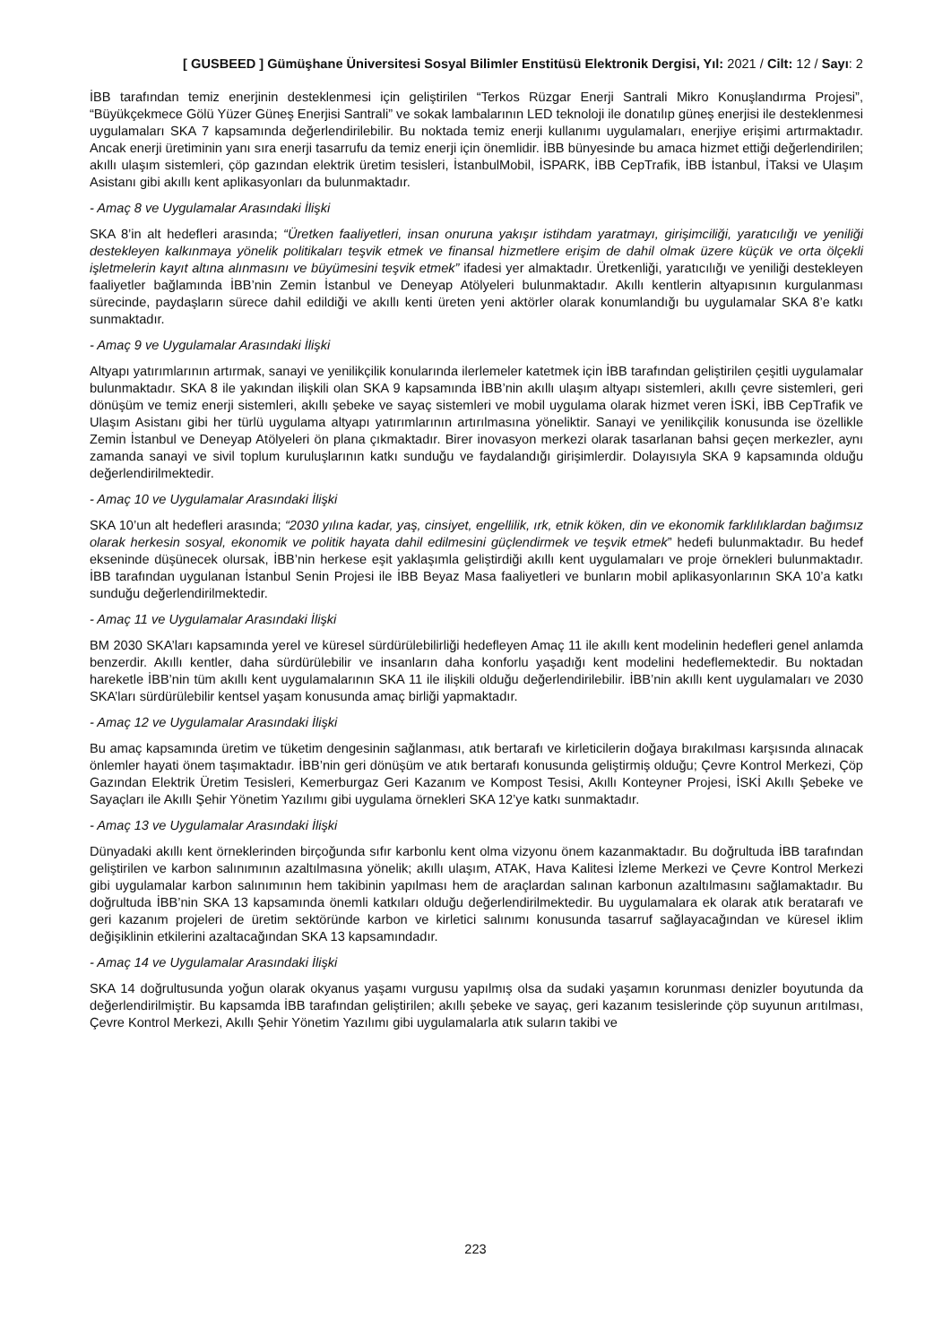[ GUSBEED ] Gümüşhane Üniversitesi Sosyal Bilimler Enstitüsü Elektronik Dergisi, Yıl: 2021 / Cilt: 12 / Sayı: 2
İBB tarafından temiz enerjinin desteklenmesi için geliştirilen “Terkos Rüzgar Enerji Santrali Mikro Konuşlandırma Projesi”, “Büyükçekmece Gölü Yüzer Güneş Enerjisi Santrali” ve sokak lambalarının LED teknoloji ile donatılıp güneş enerjisi ile desteklenmesi uygulamaları SKA 7 kapsamında değerlendirilebilir. Bu noktada temiz enerji kullanımı uygulamaları, enerjiye erişimi artırmaktadır. Ancak enerji üretiminin yanı sıra enerji tasarrufu da temiz enerji için önemlidir. İBB bünyesinde bu amaca hizmet ettiği değerlendirilen; akıllı ulaşım sistemleri, çöp gazından elektrik üretim tesisleri, İstanbulMobil, İSPARK, İBB CepTrafik, İBB İstanbul, İTaksi ve Ulaşım Asistanı gibi akıllı kent aplikasyonları da bulunmaktadır.
- Amaç 8 ve Uygulamalar Arasındaki İlişki
SKA 8’in alt hedefleri arasında; “Üretken faaliyetleri, insan onuruna yakışır istihdam yaratmayı, girişimciliği, yaratıcılığı ve yeniliği destekleyen kalkınmaya yönelik politikaları teşvik etmek ve finansal hizmetlere erişim de dahil olmak üzere küçük ve orta ölçekli işletmelerin kayıt altına alınmasını ve büyümesini teşvik etmek” ifadesi yer almaktadır. Üretkenliği, yaratıcılığı ve yeniliği destekleyen faaliyetler bağlamında İBB’nin Zemin İstanbul ve Deneyap Atölyeleri bulunmaktadır. Akıllı kentlerin altyapısının kurgulanması sürecinde, paydaşların sürece dahil edildiği ve akıllı kenti üreten yeni aktörler olarak konumlandığı bu uygulamalar SKA 8’e katkı sunmaktadır.
- Amaç 9 ve Uygulamalar Arasındaki İlişki
Altyapı yatırımlarının artırmak, sanayi ve yenilikçilik konularında ilerlemeler katetmek için İBB tarafından geliştirilen çeşitli uygulamalar bulunmaktadır. SKA 8 ile yakından ilişkili olan SKA 9 kapsamında İBB’nin akıllı ulaşım altyapı sistemleri, akıllı çevre sistemleri, geri dönüşüm ve temiz enerji sistemleri, akıllı şebeke ve sayaç sistemleri ve mobil uygulama olarak hizmet veren İSKİ, İBB CepTrafik ve Ulaşım Asistanı gibi her türlü uygulama altyapı yatırımlarının artırılmasına yöneliktir. Sanayi ve yenilikçilik konusunda ise özellikle Zemin İstanbul ve Deneyap Atölyeleri ön plana çıkmaktadır. Birer inovasyon merkezi olarak tasarlanan bahsi geçen merkezler, aynı zamanda sanayi ve sivil toplum kuruluşlarının katkı sunduğu ve faydalandığı girişimlerdir. Dolayısıyla SKA 9 kapsamında olduğu değerlendirilmektedir.
- Amaç 10 ve Uygulamalar Arasındaki İlişki
SKA 10’un alt hedefleri arasında; “2030 yılına kadar, yaş, cinsiyet, engellilik, ırk, etnik köken, din ve ekonomik farklılıklardan bağımsız olarak herkesin sosyal, ekonomik ve politik hayata dahil edilmesini güçlendirmek ve teşvik etmek” hedefi bulunmaktadır. Bu hedef ekseninde düşünecek olursak, İBB’nin herkese eşit yaklaşımla geliştirdiği akıllı kent uygulamaları ve proje örnekleri bulunmaktadır. İBB tarafından uygulanan İstanbul Senin Projesi ile İBB Beyaz Masa faaliyetleri ve bunların mobil aplikasyonlarının SKA 10’a katkı sunduğu değerlendirilmektedir.
- Amaç 11 ve Uygulamalar Arasındaki İlişki
BM 2030 SKA’ları kapsamında yerel ve küresel sürdürülebilirliği hedefleyen Amaç 11 ile akıllı kent modelinin hedefleri genel anlamda benzerdir. Akıllı kentler, daha sürdürülebilir ve insanların daha konforlu yaşadığı kent modelini hedeflemektedir. Bu noktadan hareketle İBB’nin tüm akıllı kent uygulamalarının SKA 11 ile ilişkili olduğu değerlendirilebilir. İBB’nin akıllı kent uygulamaları ve 2030 SKA’ları sürdürülebilir kentsel yaşam konusunda amaç birliği yapmaktadır.
- Amaç 12 ve Uygulamalar Arasındaki İlişki
Bu amaç kapsamında üretim ve tüketim dengesinin sağlanması, atık bertarafı ve kirleticilerin doğaya bırakılması karşısında alınacak önlemler hayati önem taşımaktadır. İBB’nin geri dönüşüm ve atık bertarafı konusunda geliştirmiş olduğu; Çevre Kontrol Merkezi, Çöp Gazından Elektrik Üretim Tesisleri, Kemerburgaz Geri Kazanım ve Kompost Tesisi, Akıllı Konteyner Projesi, İSKİ Akıllı Şebeke ve Sayaçları ile Akıllı Şehir Yönetim Yazılımı gibi uygulama örnekleri SKA 12’ye katkı sunmaktadır.
- Amaç 13 ve Uygulamalar Arasındaki İlişki
Dünyadaki akıllı kent örneklerinden birçoğunda sıfır karbonlu kent olma vizyonu önem kazanmaktadır. Bu doğrultuda İBB tarafından geliştirilen ve karbon salınımının azaltılmasına yönelik; akıllı ulaşım, ATAK, Hava Kalitesi İzleme Merkezi ve Çevre Kontrol Merkezi gibi uygulamalar karbon salınımının hem takibinin yapılması hem de araçlardan salınan karbonun azaltılmasını sağlamaktadır. Bu doğrultuda İBB’nin SKA 13 kapsamında önemli katkıları olduğu değerlendirilmektedir. Bu uygulamalara ek olarak atık beratarafı ve geri kazanım projeleri de üretim sektöründe karbon ve kirletici salınımı konusunda tasarruf sağlayacağından ve küresel iklim değişiklinin etkilerini azaltacağından SKA 13 kapsamındadır.
- Amaç 14 ve Uygulamalar Arasındaki İlişki
SKA 14 doğrultusunda yoğun olarak okyanus yaşamı vurgusu yapılmış olsa da sudaki yaşamın korunması denizler boyutunda da değerlendirilmiştir. Bu kapsamda İBB tarafından geliştirilen; akıllı şebeke ve sayaç, geri kazanım tesislerinde çöp suyunun arıtılması, Çevre Kontrol Merkezi, Akıllı Şehir Yönetim Yazılımı gibi uygulamalarla atık suların takibi ve
223